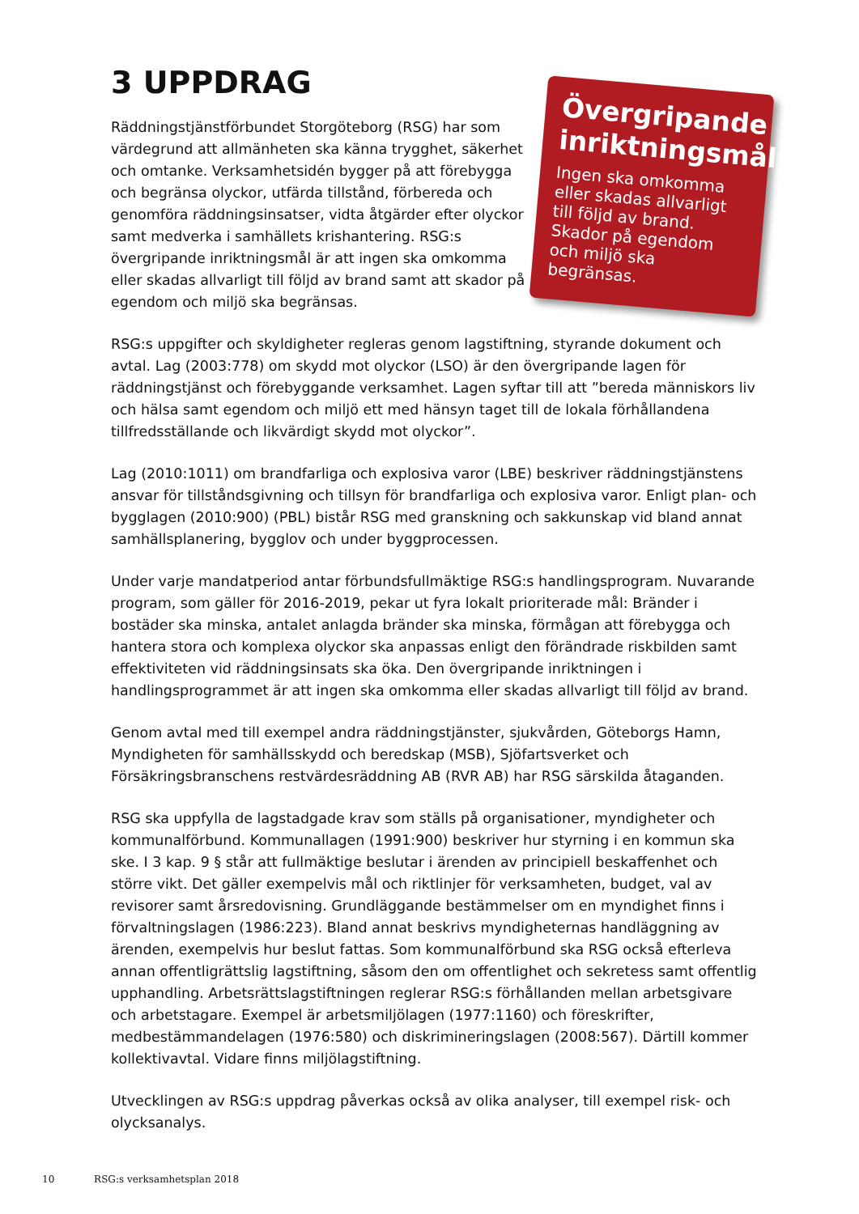3 UPPDRAG
Räddningstjänstförbundet Storgöteborg (RSG) har som värdegrund att allmänheten ska känna trygghet, säkerhet och omtanke. Verksamhetsidén bygger på att förebygga och begränsa olyckor, utfärda tillstånd, förbereda och genomföra räddningsinsatser, vidta åtgärder efter olyckor samt medverka i samhällets krishantering. RSG:s övergripande inriktningsmål är att ingen ska omkomma eller skadas allvarligt till följd av brand samt att skador på egendom och miljö ska begränsas.
RSG:s uppgifter och skyldigheter regleras genom lagstiftning, styrande dokument och avtal. Lag (2003:778) om skydd mot olyckor (LSO) är den övergripande lagen för räddningstjänst och förebyggande verksamhet. Lagen syftar till att ”bereda människors liv och hälsa samt egendom och miljö ett med hänsyn taget till de lokala förhållandena tillfredsställande och likvärdigt skydd mot olyckor”.
Lag (2010:1011) om brandfarliga och explosiva varor (LBE) beskriver räddningstjänstens ansvar för tillståndsgivning och tillsyn för brandfarliga och explosiva varor. Enligt plan- och bygglagen (2010:900) (PBL) bistår RSG med granskning och sakkunskap vid bland annat samhällsplanering, bygglov och under byggprocessen.
Under varje mandatperiod antar förbundsfullmäktige RSG:s handlingsprogram. Nuvarande program, som gäller för 2016-2019, pekar ut fyra lokalt prioriterade mål: Bränder i bostäder ska minska, antalet anlagda bränder ska minska, förmågan att förebygga och hantera stora och komplexa olyckor ska anpassas enligt den förändrade riskbilden samt effektiviteten vid räddningsinsats ska öka. Den övergripande inriktningen i handlingsprogrammet är att ingen ska omkomma eller skadas allvarligt till följd av brand.
Genom avtal med till exempel andra räddningstjänster, sjukvården, Göteborgs Hamn, Myndigheten för samhällsskydd och beredskap (MSB), Sjöfartsverket och Försäkringsbranschens restvärdesräddning AB (RVR AB) har RSG särskilda åtaganden.
RSG ska uppfylla de lagstadgade krav som ställs på organisationer, myndigheter och kommunalförbund. Kommunallagen (1991:900) beskriver hur styrning i en kommun ska ske. I 3 kap. 9 § står att fullmäktige beslutar i ärenden av principiell beskaffenhet och större vikt. Det gäller exempelvis mål och riktlinjer för verksamheten, budget, val av revisorer samt årsredovisning. Grundläggande bestämmelser om en myndighet finns i förvaltningslagen (1986:223). Bland annat beskrivs myndigheternas handläggning av ärenden, exempelvis hur beslut fattas. Som kommunalförbund ska RSG också efterleva annan offentligrättslig lagstiftning, såsom den om offentlighet och sekretess samt offentlig upphandling. Arbetsrättslagstiftningen reglerar RSG:s förhållanden mellan arbetsgivare och arbetstagare. Exempel är arbetsmiljölagen (1977:1160) och föreskrifter, medbestämmandelagen (1976:580) och diskrimineringslagen (2008:567). Därtill kommer kollektivavtal. Vidare finns miljölagstiftning.
Utvecklingen av RSG:s uppdrag påverkas också av olika analyser, till exempel risk- och olycksanalys.
Övergripande inriktningsmål
Ingen ska omkomma eller skadas allvarligt till följd av brand. Skador på egendom och miljö ska begränsas.
10 RSG:s verksamhetsplan 2018